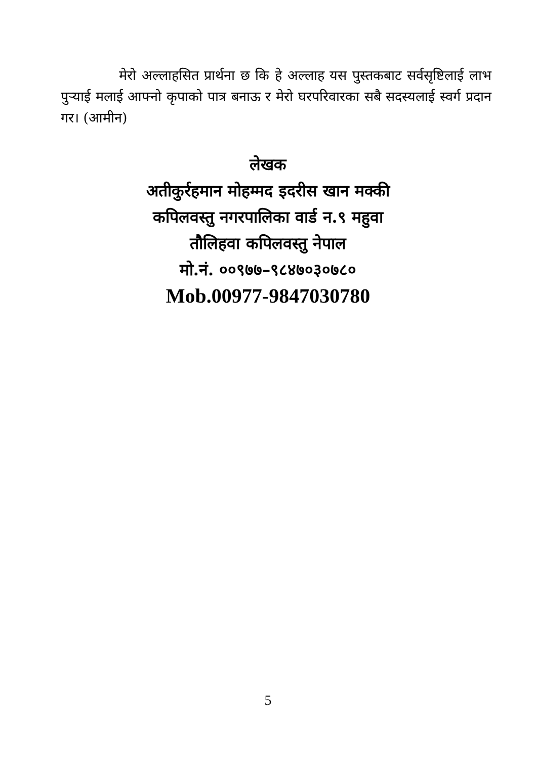मेरो अल्लाहसित प्रार्थना छ कि हे अल्लाह यस पुस्तकबाट सर्वसृष्टिलाई लाभ पुऱ्याई मलाई आफ्नो कृपाको पात्र बनाऊ र मेरो घरपरिवारका सबै सदस्यलाई स्वर्ग प्रदान गर। (आमीन)
लेखक
अतीकुर्रहमान मोहम्मद इदरीस खान मक्की
कपिलवस्तु नगरपालिका वार्ड न.९ महुवा
तौलिहवा कपिलवस्तु नेपाल
मो.नं. ००९७७–९८४७०३०७८०
Mob.00977-9847030780
5